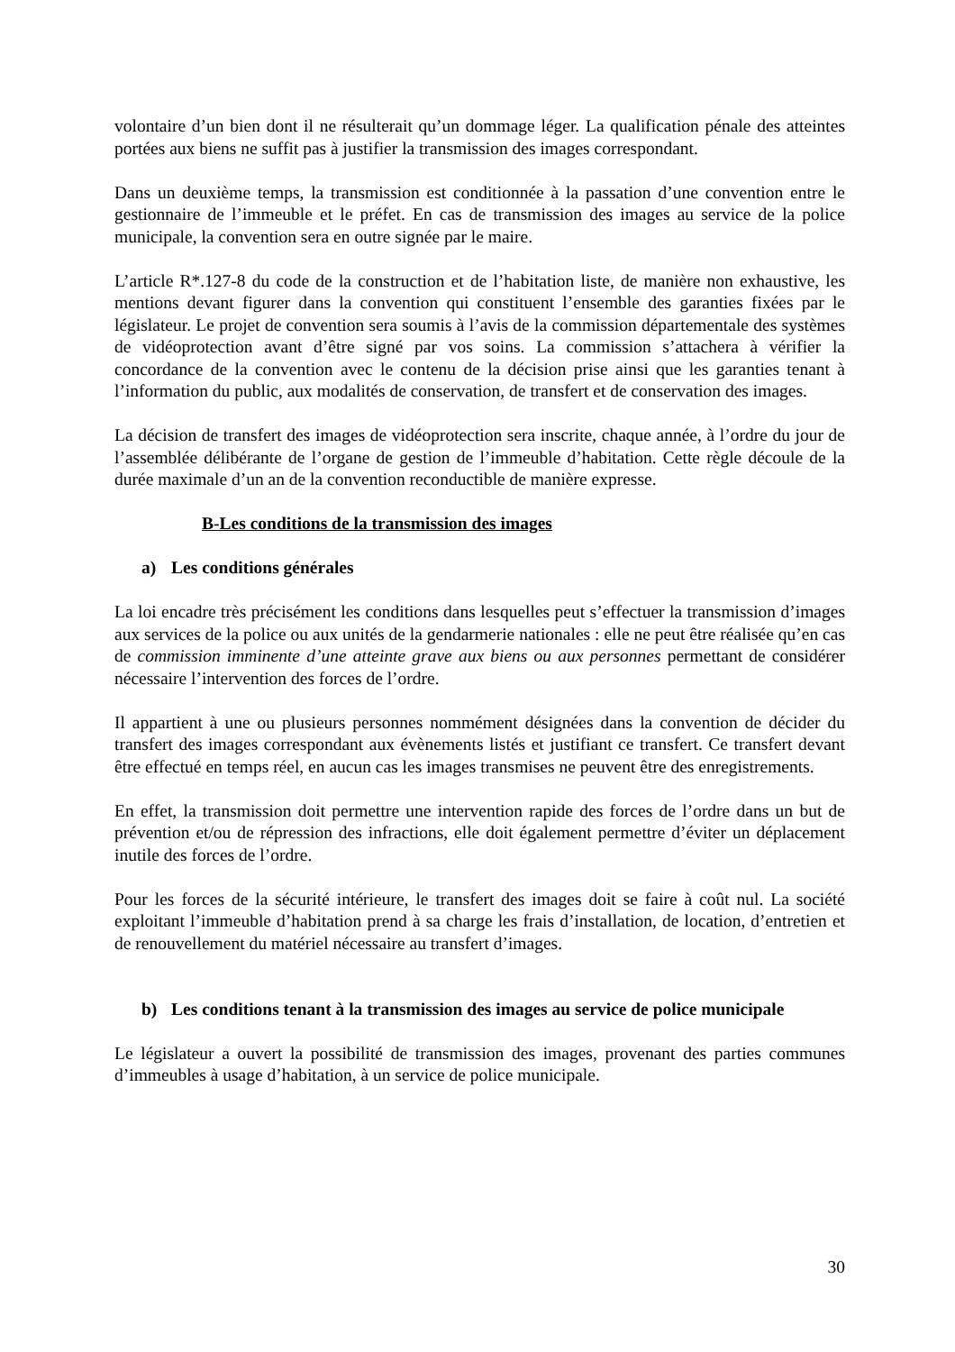volontaire d’un bien dont il ne résulterait qu’un dommage léger. La qualification pénale des atteintes portées aux biens ne suffit pas à justifier la transmission des images correspondant.
Dans un deuxième temps, la transmission est conditionnée à la passation d’une convention entre le gestionnaire de l’immeuble et le préfet. En cas de transmission des images au service de la police municipale, la convention sera en outre signée par le maire.
L’article R*.127-8 du code de la construction et de l’habitation liste, de manière non exhaustive, les mentions devant figurer dans la convention qui constituent l’ensemble des garanties fixées par le législateur. Le projet de convention sera soumis à l’avis de la commission départementale des systèmes de vidéoprotection avant d’être signé par vos soins. La commission s’attachera à vérifier la concordance de la convention avec le contenu de la décision prise ainsi que les garanties tenant à l’information du public, aux modalités de conservation, de transfert et de conservation des images.
La décision de transfert des images de vidéoprotection sera inscrite, chaque année, à l’ordre du jour de l’assemblée délibérante de l’organe de gestion de l’immeuble d’habitation. Cette règle découle de la durée maximale d’un an de la convention reconductible de manière expresse.
B-Les conditions de la transmission des images
a) Les conditions générales
La loi encadre très précisément les conditions dans lesquelles peut s’effectuer la transmission d’images aux services de la police ou aux unités de la gendarmerie nationales : elle ne peut être réalisée qu’en cas de commission imminente d’une atteinte grave aux biens ou aux personnes permettant de considérer nécessaire l’intervention des forces de l’ordre.
Il appartient à une ou plusieurs personnes nommément désignées dans la convention de décider du transfert des images correspondant aux évènements listés et justifiant ce transfert. Ce transfert devant être effectué en temps réel, en aucun cas les images transmises ne peuvent être des enregistrements.
En effet, la transmission doit permettre une intervention rapide des forces de l’ordre dans un but de prévention et/ou de répression des infractions, elle doit également permettre d’éviter un déplacement inutile des forces de l’ordre.
Pour les forces de la sécurité intérieure, le transfert des images doit se faire à coût nul. La société exploitant l’immeuble d’habitation prend à sa charge les frais d’installation, de location, d’entretien et de renouvellement du matériel nécessaire au transfert d’images.
b) Les conditions tenant à la transmission des images au service de police municipale
Le législateur a ouvert la possibilité de transmission des images, provenant des parties communes d’immeubles à usage d’habitation, à un service de police municipale.
30